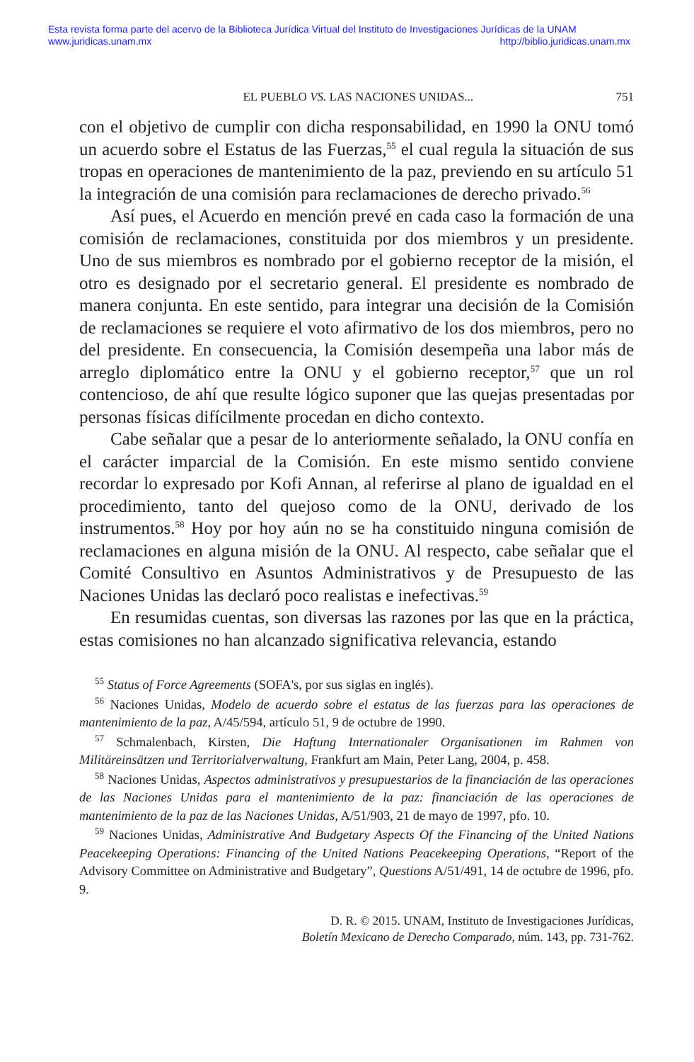Esta revista forma parte del acervo de la Biblioteca Jurídica Virtual del Instituto de Investigaciones Jurídicas de la UNAM
www.juridicas.unam.mx http://biblio.juridicas.unam.mx
EL PUEBLO VS. LAS NACIONES UNIDAS... 751
con el objetivo de cumplir con dicha responsabilidad, en 1990 la ONU tomó un acuerdo sobre el Estatus de las Fuerzas,<sup>55</sup> el cual regula la situación de sus tropas en operaciones de mantenimiento de la paz, previendo en su artículo 51 la integración de una comisión para reclamaciones de derecho privado.<sup>56</sup>
Así pues, el Acuerdo en mención prevé en cada caso la formación de una comisión de reclamaciones, constituida por dos miembros y un presidente. Uno de sus miembros es nombrado por el gobierno receptor de la misión, el otro es designado por el secretario general. El presidente es nombrado de manera conjunta. En este sentido, para integrar una decisión de la Comisión de reclamaciones se requiere el voto afirmativo de los dos miembros, pero no del presidente. En consecuencia, la Comisión desempeña una labor más de arreglo diplomático entre la ONU y el gobierno receptor,<sup>57</sup> que un rol contencioso, de ahí que resulte lógico suponer que las quejas presentadas por personas físicas difícilmente procedan en dicho contexto.
Cabe señalar que a pesar de lo anteriormente señalado, la ONU confía en el carácter imparcial de la Comisión. En este mismo sentido conviene recordar lo expresado por Kofi Annan, al referirse al plano de igualdad en el procedimiento, tanto del quejoso como de la ONU, derivado de los instrumentos.<sup>58</sup> Hoy por hoy aún no se ha constituido ninguna comisión de reclamaciones en alguna misión de la ONU. Al respecto, cabe señalar que el Comité Consultivo en Asuntos Administrativos y de Presupuesto de las Naciones Unidas las declaró poco realistas e inefectivas.<sup>59</sup>
En resumidas cuentas, son diversas las razones por las que en la práctica, estas comisiones no han alcanzado significativa relevancia, estando
<sup>55</sup> Status of Force Agreements (SOFA's, por sus siglas en inglés).
<sup>56</sup> Naciones Unidas, Modelo de acuerdo sobre el estatus de las fuerzas para las operaciones de mantenimiento de la paz, A/45/594, artículo 51, 9 de octubre de 1990.
<sup>57</sup> Schmalenbach, Kirsten, Die Haftung Internationaler Organisationen im Rahmen von Militäreinsätzen und Territorialverwaltung, Frankfurt am Main, Peter Lang, 2004, p. 458.
<sup>58</sup> Naciones Unidas, Aspectos administrativos y presupuestarios de la financiación de las operaciones de las Naciones Unidas para el mantenimiento de la paz: financiación de las operaciones de mantenimiento de la paz de las Naciones Unidas, A/51/903, 21 de mayo de 1997, pfo. 10.
<sup>59</sup> Naciones Unidas, Administrative And Budgetary Aspects Of the Financing of the United Nations Peacekeeping Operations: Financing of the United Nations Peacekeeping Operations, “Report of the Advisory Committee on Administrative and Budgetary”, Questions A/51/491, 14 de octubre de 1996, pfo. 9.
D. R. © 2015. UNAM, Instituto de Investigaciones Jurídicas,
Boletín Mexicano de Derecho Comparado, núm. 143, pp. 731-762.